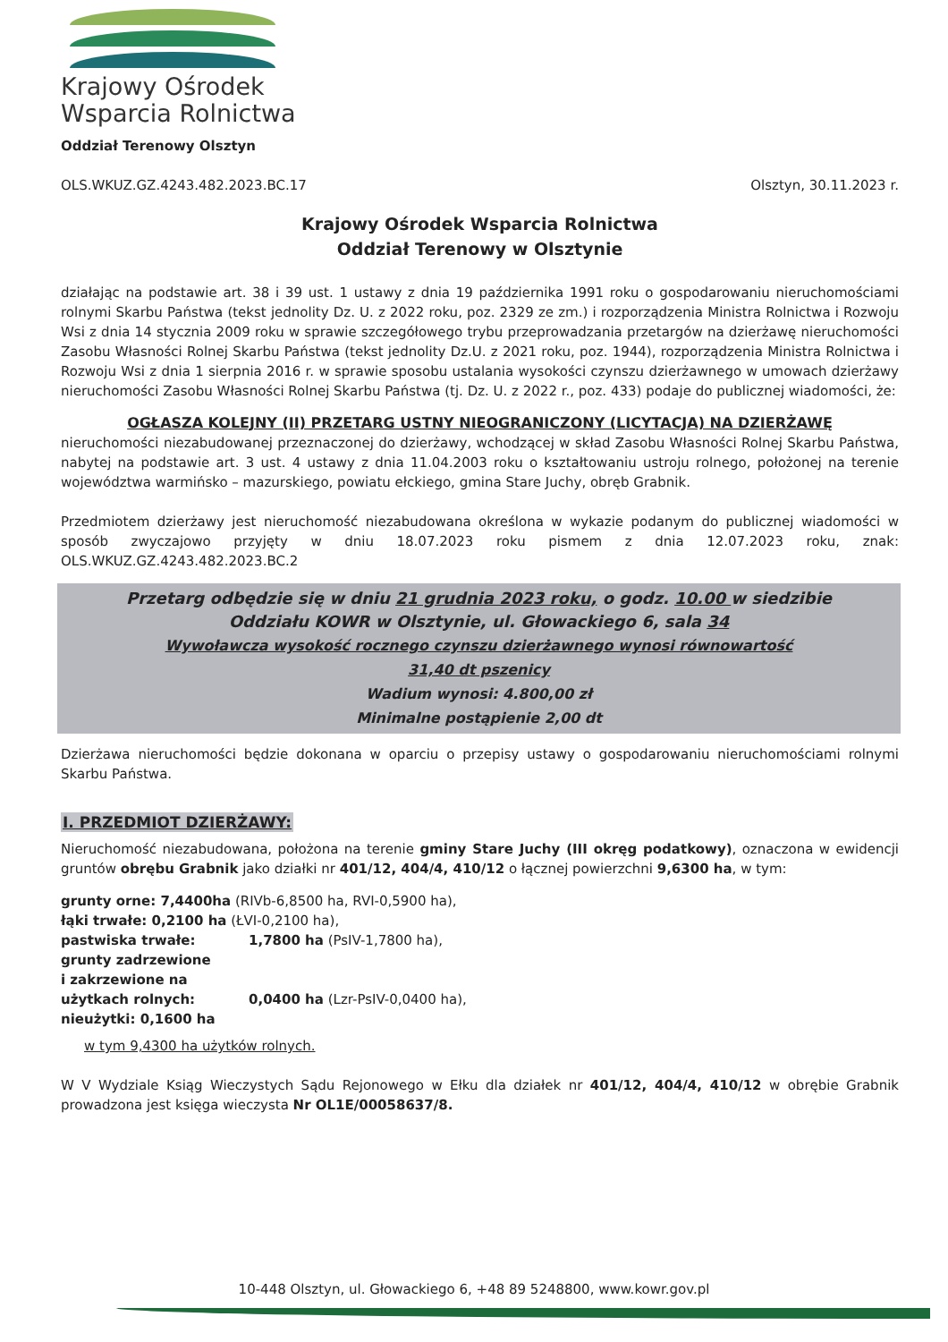Krajowy Ośrodek
Wsparcia Rolnictwa
Oddział Terenowy Olsztyn
OLS.WKUZ.GZ.4243.482.2023.BC.17 Olsztyn, 30.11.2023 r.
Krajowy Ośrodek Wsparcia Rolnictwa
Oddział Terenowy w Olsztynie
działając na podstawie art. 38 i 39 ust. 1 ustawy z dnia 19 października 1991 roku o gospodarowaniu nieruchomościami rolnymi Skarbu Państwa (tekst jednolity Dz. U. z 2022 roku, poz. 2329 ze zm.) i rozporządzenia Ministra Rolnictwa i Rozwoju Wsi z dnia 14 stycznia 2009 roku w sprawie szczegółowego trybu przeprowadzania przetargów na dzierżawę nieruchomości Zasobu Własności Rolnej Skarbu Państwa (tekst jednolity Dz.U. z 2021 roku, poz. 1944), rozporządzenia Ministra Rolnictwa i Rozwoju Wsi z dnia 1 sierpnia 2016 r. w sprawie sposobu ustalania wysokości czynszu dzierżawnego w umowach dzierżawy nieruchomości Zasobu Własności Rolnej Skarbu Państwa (tj. Dz. U. z 2022 r., poz. 433) podaje do publicznej wiadomości, że:
OGŁASZA KOLEJNY (II) PRZETARG USTNY NIEOGRANICZONY (LICYTACJA) NA DZIERŻAWĘ
nieruchomości niezabudowanej przeznaczonej do dzierżawy, wchodzącej w skład Zasobu Własności Rolnej Skarbu Państwa, nabytej na podstawie art. 3 ust. 4 ustawy z dnia 11.04.2003 roku o kształtowaniu ustroju rolnego, położonej na terenie województwa warmińsko – mazurskiego, powiatu ełckiego, gmina Stare Juchy, obręb Grabnik.
Przedmiotem dzierżawy jest nieruchomość niezabudowana określona w wykazie podanym do publicznej wiadomości w sposób zwyczajowo przyjęty w dniu 18.07.2023 roku pismem z dnia 12.07.2023 roku, znak: OLS.WKUZ.GZ.4243.482.2023.BC.2
Przetarg odbędzie się w dniu 21 grudnia 2023 roku, o godz. 10.00 w siedzibie
Oddziału KOWR w Olsztynie, ul. Głowackiego 6, sala 34
Wywoławcza wysokość rocznego czynszu dzierżawnego wynosi równowartość
31,40 dt pszenicy
Wadium wynosi: 4.800,00 zł
Minimalne postąpienie 2,00 dt
Dzierżawa nieruchomości będzie dokonana w oparciu o przepisy ustawy o gospodarowaniu nieruchomościami rolnymi Skarbu Państwa.
I. PRZEDMIOT DZIERŻAWY:
Nieruchomość niezabudowana, położona na terenie gminy Stare Juchy (III okręg podatkowy), oznaczona w ewidencji gruntów obrębu Grabnik jako działki nr 401/12, 404/4, 410/12 o łącznej powierzchni 9,6300 ha, w tym:
grunty orne: 7,4400ha (RIVb-6,8500 ha, RVI-0,5900 ha),
łąki trwałe: 0,2100 ha (ŁVI-0,2100 ha),
pastwiska trwałe: 1,7800 ha (PsIV-1,7800 ha), grunty zadrzewione
i zakrzewione na
użytkach rolnych: 0,0400 ha (Lzr-PsIV-0,0400 ha), nieużytki: 0,1600 ha
w tym 9,4300 ha użytków rolnych.
W V Wydziale Ksiąg Wieczystych Sądu Rejonowego w Ełku dla działek nr 401/12, 404/4, 410/12 w obrębie Grabnik prowadzona jest księga wieczysta Nr OL1E/00058637/8.
10-448 Olsztyn, ul. Głowackiego 6, +48 89 5248800, www.kowr.gov.pl